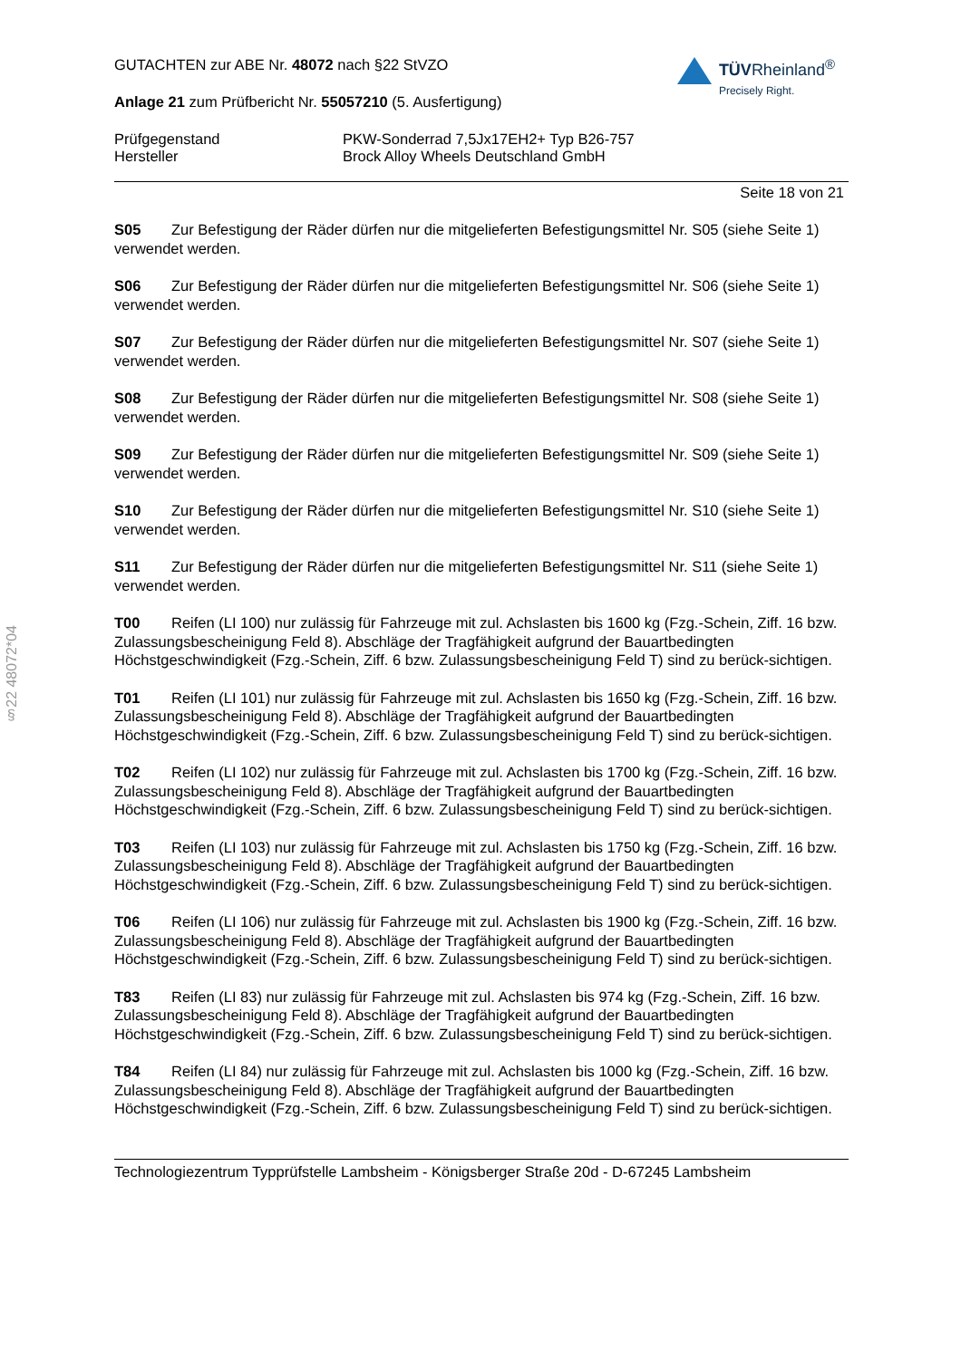§22 48072*04
TÜVRheinland<sup>®</sup>
Precisely Right.
GUTACHTEN zur ABE Nr. 48072 nach §22 StVZO
Anlage 21 zum Prüfbericht Nr. 55057210 (5. Ausfertigung)
Prüfgegenstand PKW-Sonderrad 7,5Jx17EH2+ Typ B26-757
Hersteller Brock Alloy Wheels Deutschland GmbH
Seite 18 von 21
S05 Zur Befestigung der Räder dürfen nur die mitgelieferten Befestigungsmittel Nr. S05 (siehe Seite 1) verwendet werden.
S06 Zur Befestigung der Räder dürfen nur die mitgelieferten Befestigungsmittel Nr. S06 (siehe Seite 1) verwendet werden.
S07 Zur Befestigung der Räder dürfen nur die mitgelieferten Befestigungsmittel Nr. S07 (siehe Seite 1) verwendet werden.
S08 Zur Befestigung der Räder dürfen nur die mitgelieferten Befestigungsmittel Nr. S08 (siehe Seite 1) verwendet werden.
S09 Zur Befestigung der Räder dürfen nur die mitgelieferten Befestigungsmittel Nr. S09 (siehe Seite 1) verwendet werden.
S10 Zur Befestigung der Räder dürfen nur die mitgelieferten Befestigungsmittel Nr. S10 (siehe Seite 1) verwendet werden.
S11 Zur Befestigung der Räder dürfen nur die mitgelieferten Befestigungsmittel Nr. S11 (siehe Seite 1) verwendet werden.
T00 Reifen (LI 100) nur zulässig für Fahrzeuge mit zul. Achslasten bis 1600 kg (Fzg.-Schein, Ziff. 16 bzw. Zulassungsbescheinigung Feld 8). Abschläge der Tragfähigkeit aufgrund der Bauartbedingten Höchstgeschwindigkeit (Fzg.-Schein, Ziff. 6 bzw. Zulassungsbescheinigung Feld T) sind zu berück-sichtigen.
T01 Reifen (LI 101) nur zulässig für Fahrzeuge mit zul. Achslasten bis 1650 kg (Fzg.-Schein, Ziff. 16 bzw. Zulassungsbescheinigung Feld 8). Abschläge der Tragfähigkeit aufgrund der Bauartbedingten Höchstgeschwindigkeit (Fzg.-Schein, Ziff. 6 bzw. Zulassungsbescheinigung Feld T) sind zu berück-sichtigen.
T02 Reifen (LI 102) nur zulässig für Fahrzeuge mit zul. Achslasten bis 1700 kg (Fzg.-Schein, Ziff. 16 bzw. Zulassungsbescheinigung Feld 8). Abschläge der Tragfähigkeit aufgrund der Bauartbedingten Höchstgeschwindigkeit (Fzg.-Schein, Ziff. 6 bzw. Zulassungsbescheinigung Feld T) sind zu berück-sichtigen.
T03 Reifen (LI 103) nur zulässig für Fahrzeuge mit zul. Achslasten bis 1750 kg (Fzg.-Schein, Ziff. 16 bzw. Zulassungsbescheinigung Feld 8). Abschläge der Tragfähigkeit aufgrund der Bauartbedingten Höchstgeschwindigkeit (Fzg.-Schein, Ziff. 6 bzw. Zulassungsbescheinigung Feld T) sind zu berück-sichtigen.
T06 Reifen (LI 106) nur zulässig für Fahrzeuge mit zul. Achslasten bis 1900 kg (Fzg.-Schein, Ziff. 16 bzw. Zulassungsbescheinigung Feld 8). Abschläge der Tragfähigkeit aufgrund der Bauartbedingten Höchstgeschwindigkeit (Fzg.-Schein, Ziff. 6 bzw. Zulassungsbescheinigung Feld T) sind zu berück-sichtigen.
T83 Reifen (LI 83) nur zulässig für Fahrzeuge mit zul. Achslasten bis 974 kg (Fzg.-Schein, Ziff. 16 bzw. Zulassungsbescheinigung Feld 8). Abschläge der Tragfähigkeit aufgrund der Bauartbedingten Höchstgeschwindigkeit (Fzg.-Schein, Ziff. 6 bzw. Zulassungsbescheinigung Feld T) sind zu berück-sichtigen.
T84 Reifen (LI 84) nur zulässig für Fahrzeuge mit zul. Achslasten bis 1000 kg (Fzg.-Schein, Ziff. 16 bzw. Zulassungsbescheinigung Feld 8). Abschläge der Tragfähigkeit aufgrund der Bauartbedingten Höchstgeschwindigkeit (Fzg.-Schein, Ziff. 6 bzw. Zulassungsbescheinigung Feld T) sind zu berück-sichtigen.
Technologiezentrum Typprüfstelle Lambsheim - Königsberger Straße 20d - D-67245 Lambsheim